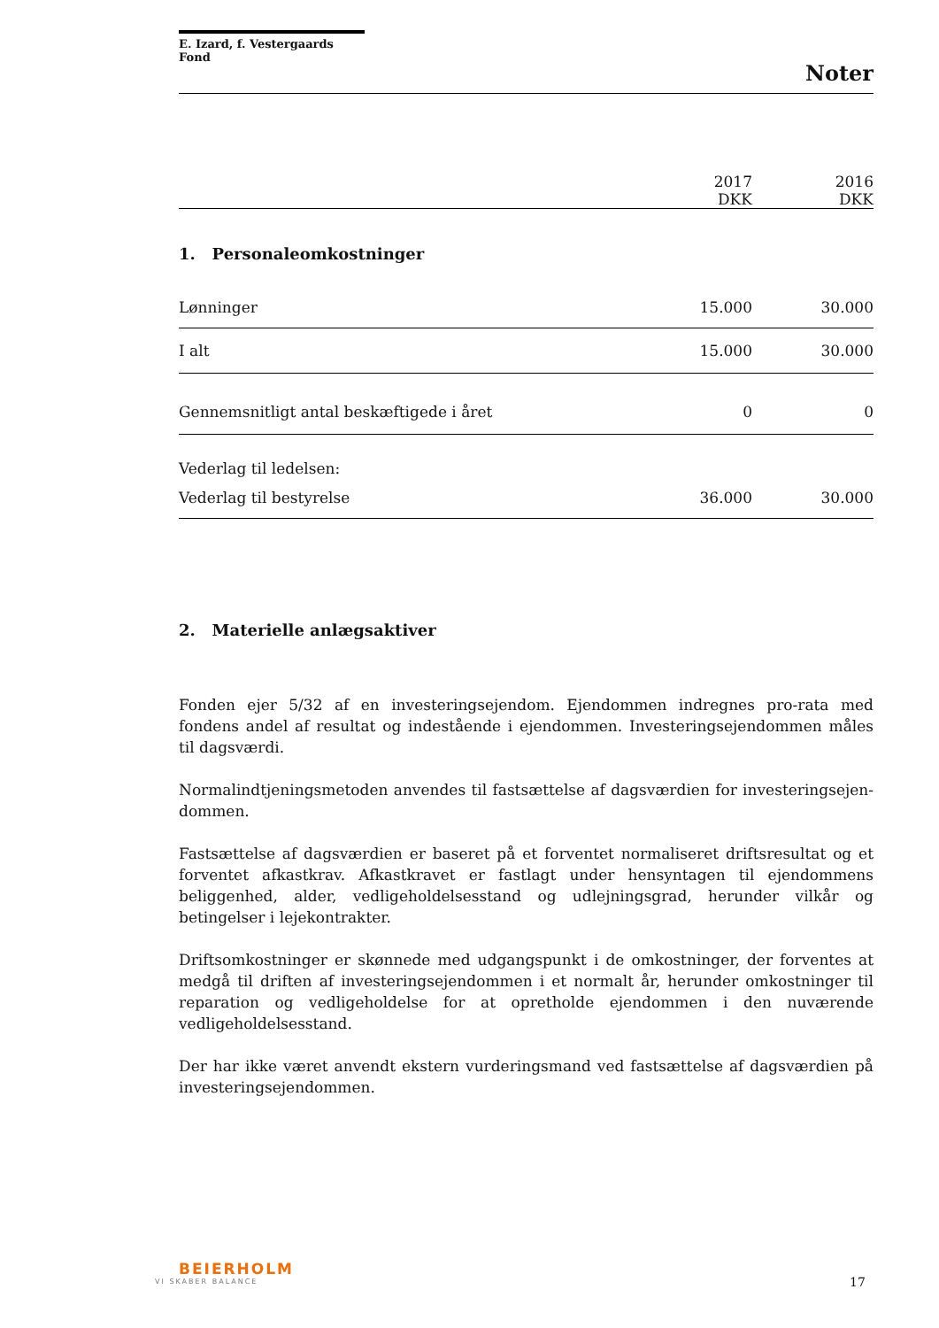E. Izard, f. Vestergaards Fond
Noter
| | 2017 DKK | 2016 DKK |
| --- | --- | --- |
| 1. Personaleomkostninger | | |
| Lønninger | 15.000 | 30.000 |
| I alt | 15.000 | 30.000 |
| Gennemsnitligt antal beskæftigede i året | 0 | 0 |
| Vederlag til ledelsen: | | |
| Vederlag til bestyrelse | 36.000 | 30.000 |
2. Materielle anlægsaktiver
Fonden ejer 5/32 af en investeringsejendom. Ejendommen indregnes pro-rata med fondens andel af resultat og indestående i ejendommen. Investeringsejendommen måles til dagsværdi.
Normalindtjeningsmetoden anvendes til fastsættelse af dagsværdien for investeringsejen-dommen.
Fastsættelse af dagsværdien er baseret på et forventet normaliseret driftsresultat og et forventet afkastkrav. Afkastkravet er fastlagt under hensyntagen til ejendommens beliggenhed, alder, vedligeholdelsesstand og udlejningsgrad, herunder vilkår og betingelser i lejekontrakter.
Driftsomkostninger er skønnede med udgangspunkt i de omkostninger, der forventes at medgå til driften af investeringsejendommen i et normalt år, herunder omkostninger til reparation og vedligeholdelse for at opretholde ejendommen i den nuværende vedligeholdelsesstand.
Der har ikke været anvendt ekstern vurderingsmand ved fastsættelse af dagsværdien på investeringsejendommen.
BEIERHOLM
VI SKABER BALANCE
17